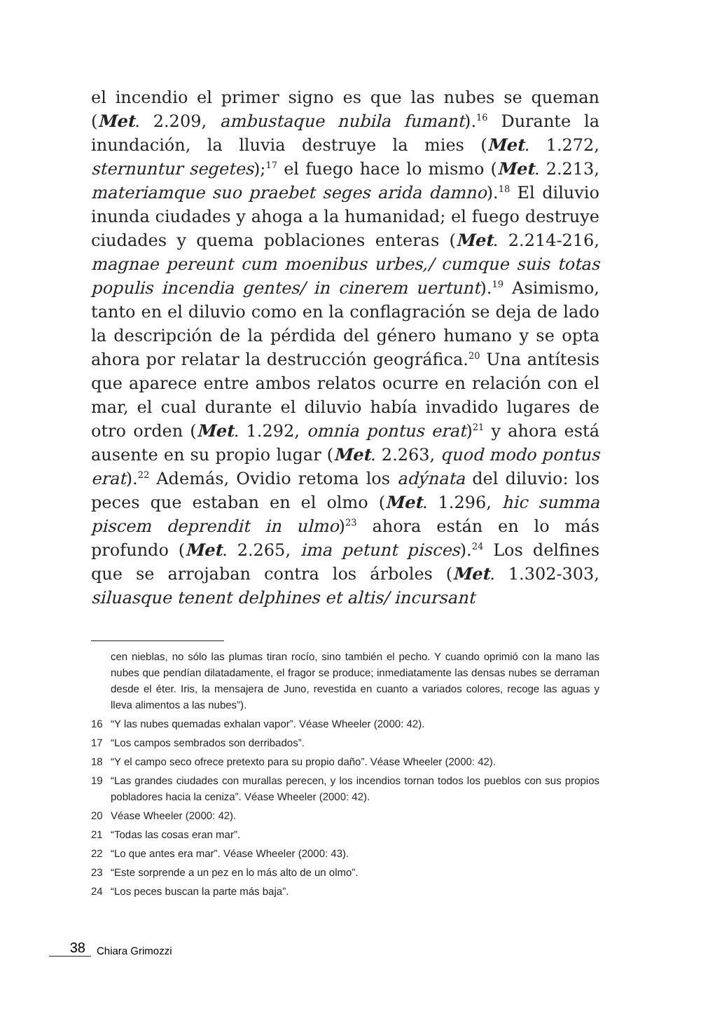el incendio el primer signo es que las nubes se queman (Met. 2.209, ambustaque nubila fumant).<sup>16</sup> Durante la inundación, la lluvia destruye la mies (Met. 1.272, sternuntur segetes);<sup>17</sup> el fuego hace lo mismo (Met. 2.213, materiamque suo praebet seges arida damno).<sup>18</sup> El diluvio inunda ciudades y ahoga a la humanidad; el fuego destruye ciudades y quema poblaciones enteras (Met. 2.214-216, magnae pereunt cum moenibus urbes,/ cumque suis totas populis incendia gentes/ in cinerem uertunt).<sup>19</sup> Asimismo, tanto en el diluvio como en la conflagración se deja de lado la descripción de la pérdida del género humano y se opta ahora por relatar la destrucción geográfica.<sup>20</sup> Una antítesis que aparece entre ambos relatos ocurre en relación con el mar, el cual durante el diluvio había invadido lugares de otro orden (Met. 1.292, omnia pontus erat)<sup>21</sup> y ahora está ausente en su propio lugar (Met. 2.263, quod modo pontus erat).<sup>22</sup> Además, Ovidio retoma los adýnata del diluvio: los peces que estaban en el olmo (Met. 1.296, hic summa piscem deprendit in ulmo)<sup>23</sup> ahora están en lo más profundo (Met. 2.265, ima petunt pisces).<sup>24</sup> Los delfines que se arrojaban contra los árboles (Met. 1.302-303, siluasque tenent delphines et altis/ incursant
cen nieblas, no sólo las plumas tiran rocío, sino también el pecho. Y cuando oprimió con la mano las nubes que pendían dilatadamente, el fragor se produce; inmediatamente las densas nubes se derraman desde el éter. Iris, la mensajera de Juno, revestida en cuanto a variados colores, recoge las aguas y lleva alimentos a las nubes”).
16 “Y las nubes quemadas exhalan vapor”. Véase Wheeler (2000: 42).
17 “Los campos sembrados son derribados”.
18 “Y el campo seco ofrece pretexto para su propio daño”. Véase Wheeler (2000: 42).
19 “Las grandes ciudades con murallas perecen, y los incendios tornan todos los pueblos con sus propios pobladores hacia la ceniza”. Véase Wheeler (2000: 42).
20 Véase Wheeler (2000: 42).
21 “Todas las cosas eran mar”.
22 “Lo que antes era mar”. Véase Wheeler (2000: 43).
23 “Este sorprende a un pez en lo más alto de un olmo”.
24 “Los peces buscan la parte más baja”.
38 Chiara Grimozzi